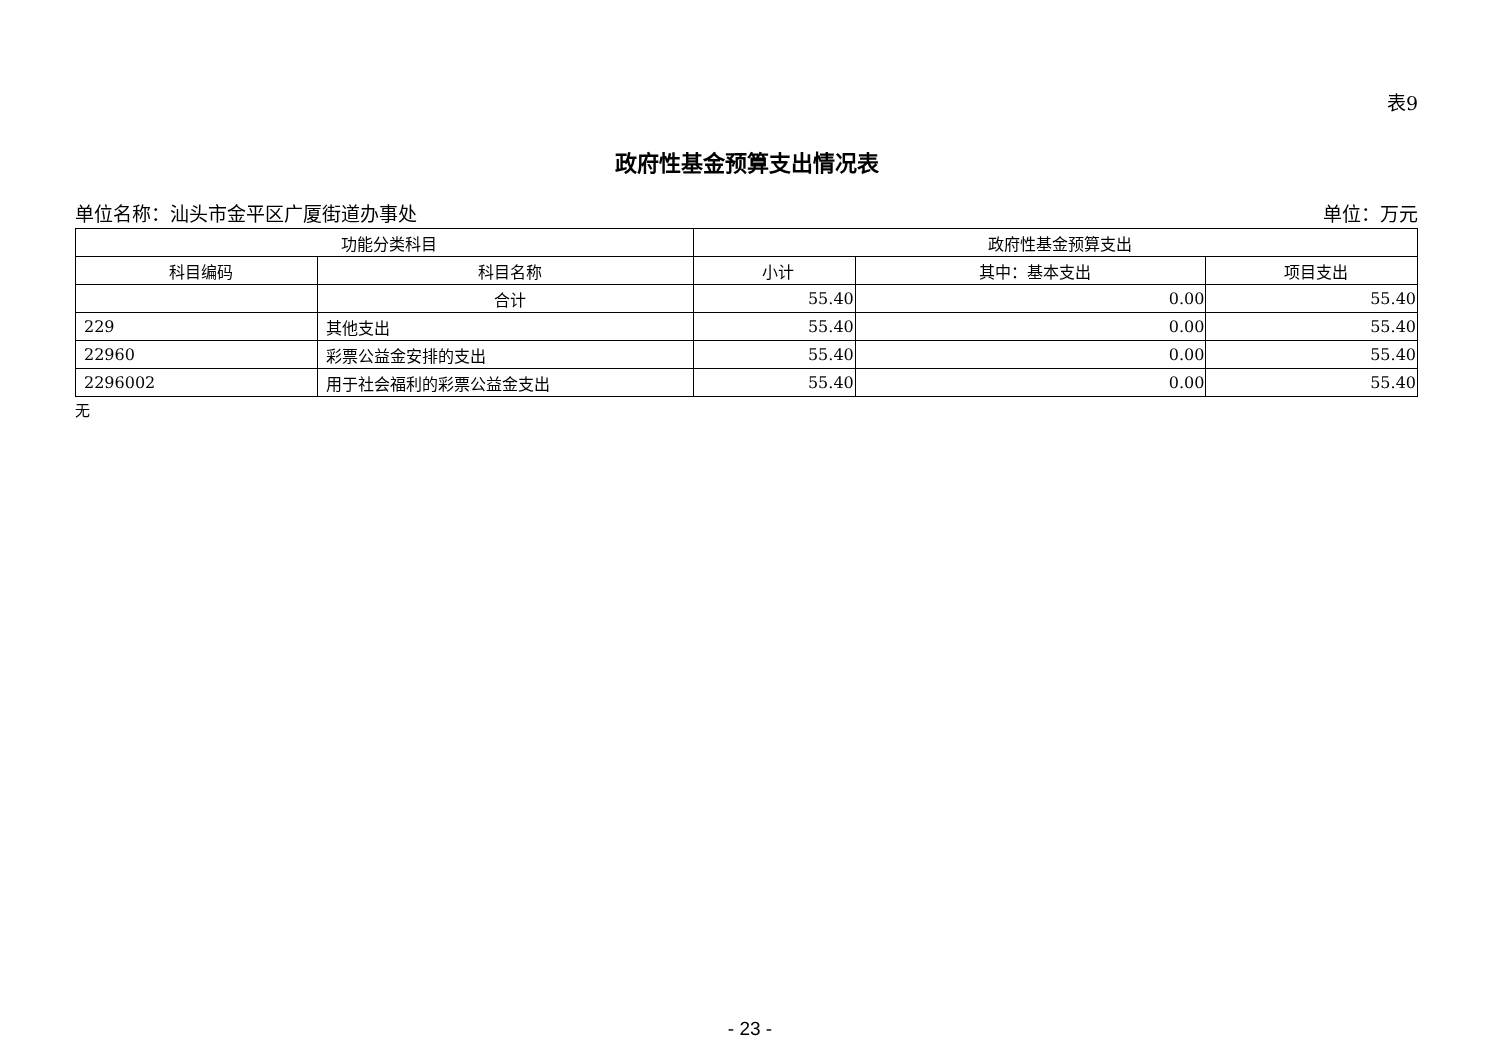表9
政府性基金预算支出情况表
单位名称：汕头市金平区广厦街道办事处 单位：万元
| 功能分类科目 | | 政府性基金预算支出 | | |
| --- | --- | --- | --- | --- |
| 科目编码 | 科目名称 | 小计 | 其中：基本支出 | 项目支出 |
| | 合计 | 55.40 | 0.00 | 55.40 |
| 229 | 其他支出 | 55.40 | 0.00 | 55.40 |
| 22960 | 彩票公益金安排的支出 | 55.40 | 0.00 | 55.40 |
| 2296002 | 用于社会福利的彩票公益金支出 | 55.40 | 0.00 | 55.40 |
无
- 23 -